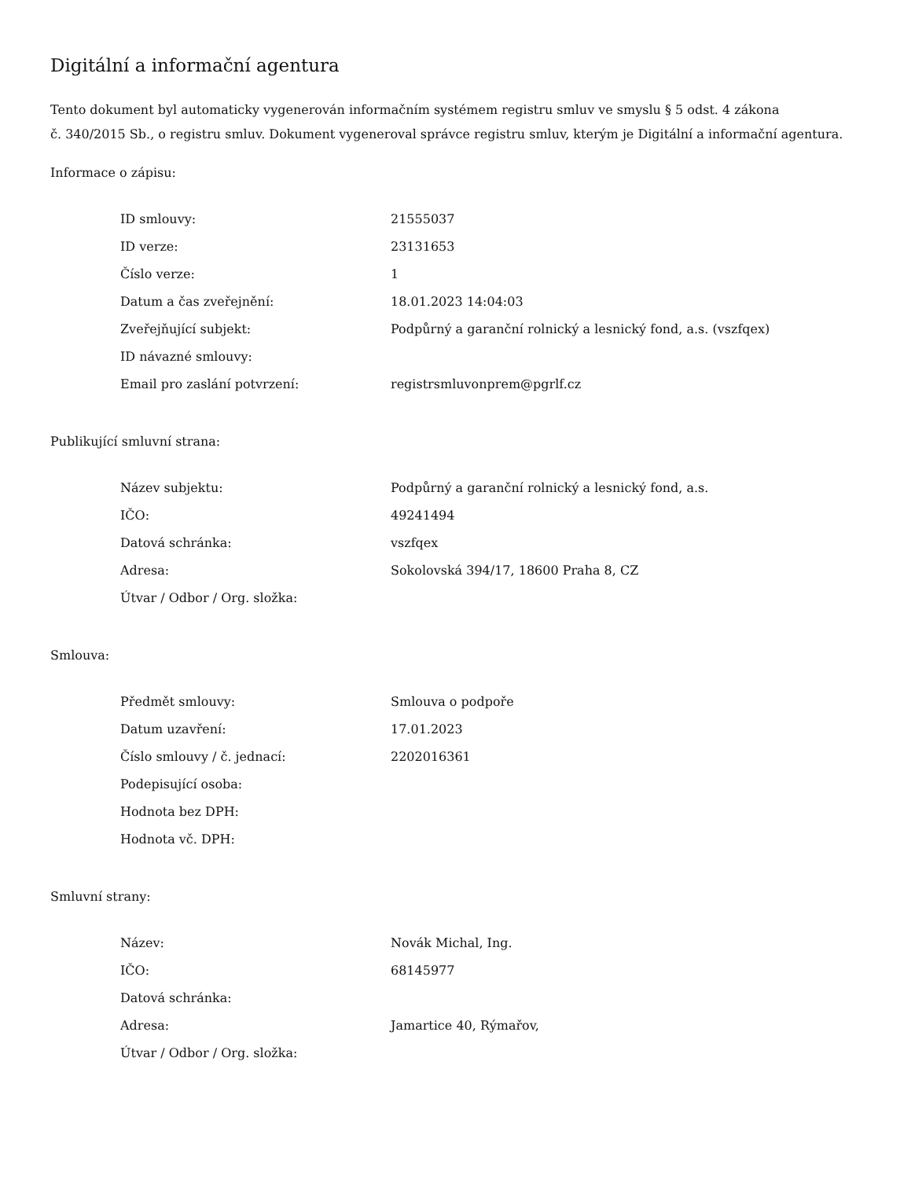Digitální a informační agentura
Tento dokument byl automaticky vygenerován informačním systémem registru smluv ve smyslu § 5 odst. 4 zákona
č. 340/2015 Sb., o registru smluv. Dokument vygeneroval správce registru smluv, kterým je Digitální a informační agentura.
Informace o zápisu:
| ID smlouvy: | 21555037 |
| ID verze: | 23131653 |
| Číslo verze: | 1 |
| Datum a čas zveřejnění: | 18.01.2023 14:04:03 |
| Zveřejňující subjekt: | Podpůrný a garanční rolnický a lesnický fond, a.s. (vszfqex) |
| ID návazné smlouvy: | |
| Email pro zaslání potvrzení: | registrsmluvonprem@pgrlf.cz |
Publikující smluvní strana:
| Název subjektu: | Podpůrný a garanční rolnický a lesnický fond, a.s. |
| IČO: | 49241494 |
| Datová schránka: | vszfqex |
| Adresa: | Sokolovská 394/17, 18600 Praha 8, CZ |
| Útvar / Odbor / Org. složka: | |
Smlouva:
| Předmět smlouvy: | Smlouva o podpoře |
| Datum uzavření: | 17.01.2023 |
| Číslo smlouvy / č. jednací: | 2202016361 |
| Podepisující osoba: | |
| Hodnota bez DPH: | |
| Hodnota vč. DPH: | |
Smluvní strany:
| Název: | Novák Michal, Ing. |
| IČO: | 68145977 |
| Datová schránka: | |
| Adresa: | Jamartice 40, Rýmařov, |
| Útvar / Odbor / Org. složka: | |